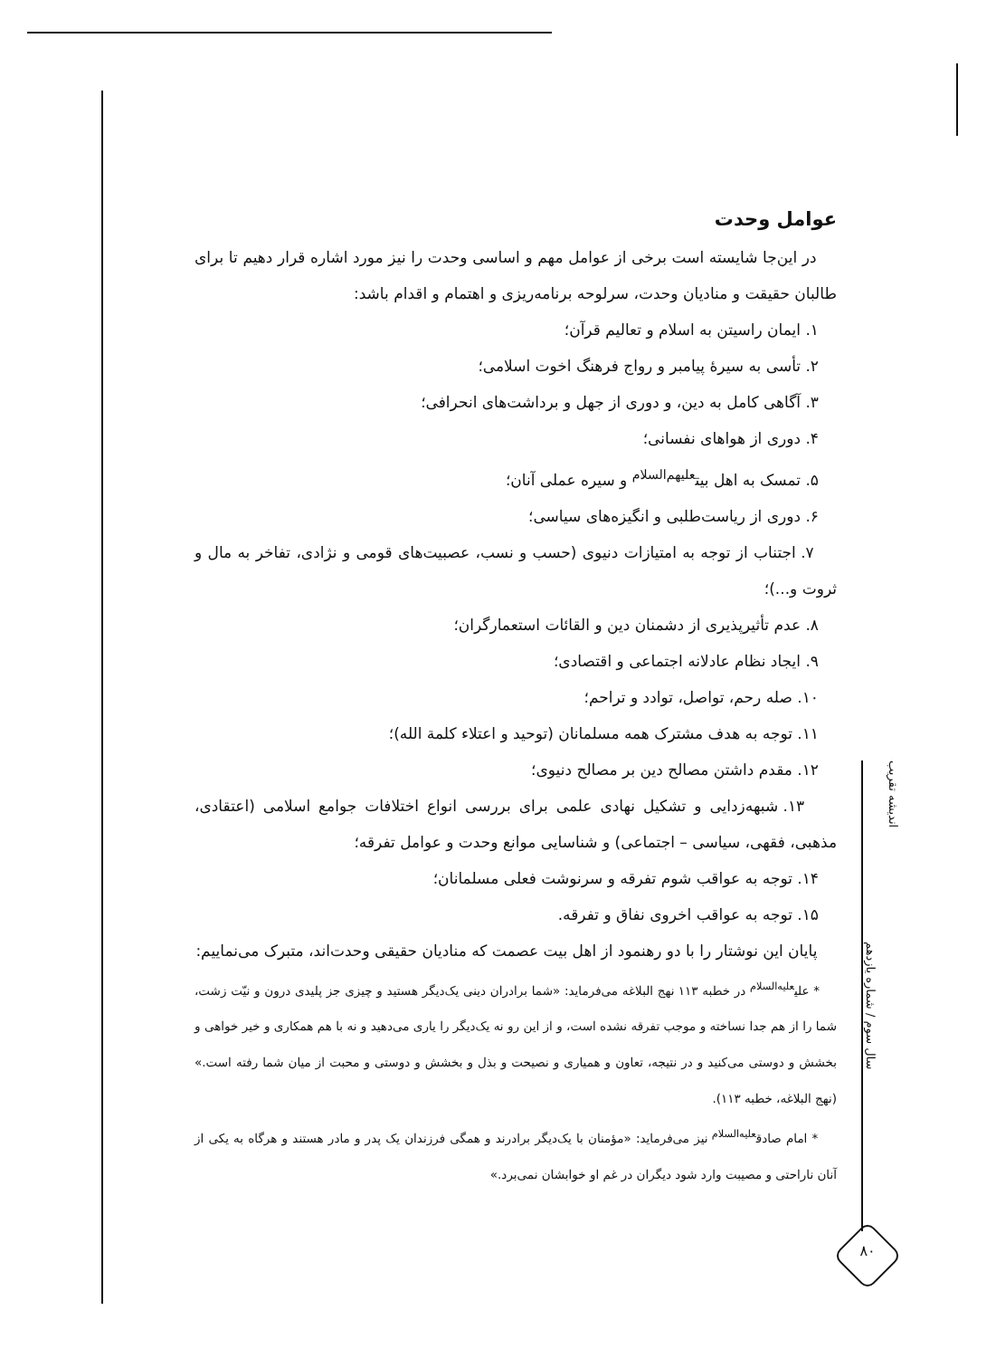عوامل وحدت
در این‌جا شایسته است برخی از عوامل مهم و اساسی وحدت را نیز مورد اشاره قرار دهیم تا برای طالبان حقیقت و منادیان وحدت، سرلوحه برنامه‌ریزی و اهتمام و اقدام باشد:
۱. ایمان راسیتن به اسلام و تعالیم قرآن؛
۲. تأسی به سیرهٔ پیامبر و رواج فرهنگ اخوت اسلامی؛
۳. آگاهی کامل به دین، و دوری از جهل و برداشت‌های انحرافی؛
۴. دوری از هواهای نفسانی؛
۵. تمسک به اهل بیت<sup>علیهم‌السلام</sup> و سیره عملی آنان؛
۶. دوری از ریاست‌طلبی و انگیزه‌های سیاسی؛
۷. اجتناب از توجه به امتیازات دنیوی (حسب و نسب، عصبیت‌های قومی و نژادی، تفاخر به مال و ثروت و...)؛
۸. عدم تأثیرپذیری از دشمنان دین و القائات استعمارگران؛
۹. ایجاد نظام عادلانه اجتماعی و اقتصادی؛
۱۰. صله رحم، تواصل، توادد و تراحم؛
۱۱. توجه به هدف مشترک همه مسلمانان (توحید و اعتلاء کلمة الله)؛
۱۲. مقدم داشتن مصالح دین بر مصالح دنیوی؛
۱۳. شبهه‌زدایی و تشکیل نهادی علمی برای بررسی انواع اختلافات جوامع اسلامی (اعتقادی، مذهبی، فقهی، سیاسی – اجتماعی) و شناسایی موانع وحدت و عوامل تفرقه؛
۱۴. توجه به عواقب شوم تفرقه و سرنوشت فعلی مسلمانان؛
۱۵. توجه به عواقب اخروی نفاق و تفرقه.
پایان این نوشتار را با دو رهنمود از اهل بیت عصمت که منادیان حقیقی وحدت‌اند، متبرک می‌نماییم:
* علی<sup>علیه‌السلام</sup> در خطبه ۱۱۳ نهج البلاغه می‌فرماید: «شما برادران دینی یک‌دیگر هستید و چیزی جز پلیدی درون و نیّت زشت، شما را از هم جدا نساخته و موجب تفرقه نشده است، و از این رو نه یک‌دیگر را یاری می‌دهید و نه با هم همکاری و خیر خواهی و بخشش و دوستی می‌کنید و در نتیجه، تعاون و همیاری و نصیحت و بذل و بخشش و دوستی و محبت از میان شما رفته است.» (نهج البلاغه، خطبه ۱۱۳).
* امام صادق<sup>علیه‌السلام</sup> نیز می‌فرماید: «مؤمنان با یک‌دیگر برادرند و همگی فرزندان یک پدر و مادر هستند و هرگاه به یکی از آنان ناراحتی و مصیبت وارد شود دیگران در غم او خوابشان نمی‌برد.»
اندیشه تقریب
سال سوم / شماره یازدهم
۸۰